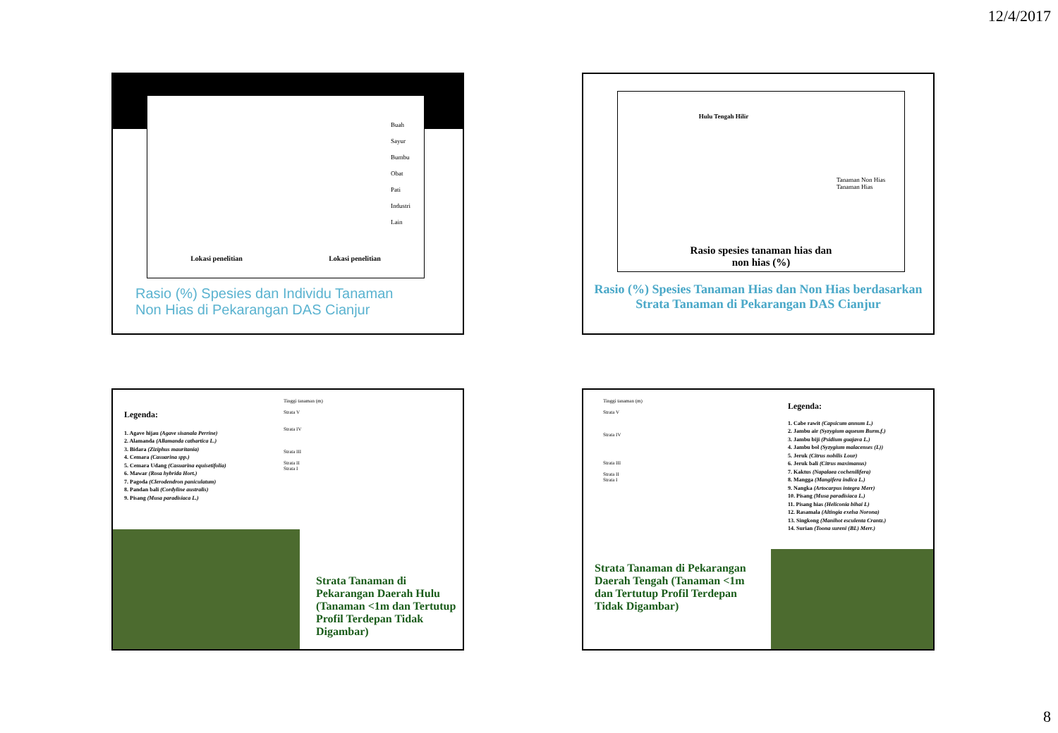12/4/2017
Lokasi penelitian Lokasi penelitian
Buah
Sayur
Bumbu
Obat
Pati
Industri
Lain
Rasio (%) Spesies dan Individu Tanaman
Non Hias di Pekarangan DAS Cianjur
Hulu Tengah Hilir
Tanaman Non Hias
Tanaman Hias
Rasio spesies tanaman hias dan
non hias (%)
Rasio (%) Spesies Tanaman Hias dan Non Hias berdasarkan Strata Tanaman di Pekarangan DAS Cianjur
Legenda:
1. Agave hijau (Agave sisanala Perrine)
2. Alamanda (Allamanda cathartica L.)
3. Bidara (Ziziphus mauritania)
4. Cemara (Casuarina spp.)
5. Cemara Udang (Casuarina equisetifolia)
6. Mawar (Rosa hybrida Hort.)
7. Pagoda (Clerodendron paniculatum)
8. Pandan bali (Cordyline australis)
9. Pisang (Musa paradisiaca L.)
Tinggi tanaman (m)
Strata V
Strata IV
Strata III
Strata II
Strata I
Strata Tanaman di Pekarangan Daerah Hulu (Tanaman <1m dan Tertutup Profil Terdepan Tidak Digambar)
Tinggi tanaman (m)
Strata V
Strata IV
Strata III
Strata II
Strata I
Legenda:
1. Cabe rawit (Capsicum annum L.)
2. Jambu air (Syzygium aqueum Burm.f.)
3. Jambu biji (Psidium guajava L.)
4. Jambu bol (Syzygium malacenses (L))
5. Jeruk (Citrus nobilis Lour)
6. Jeruk bali (Citrus maximanus)
7. Kaktus (Napalaea cochenilifera)
8. Mangga (Mangifera indica L.)
9. Nangka (Artocarpus integra Merr)
10. Pisang (Musa paradisiaca L.)
11. Pisang hias (Heliconia bihai L)
12. Rasamala (Altingia exelsa Norona)
13. Singkong (Manihot esculenta Crantz.)
14. Surian (Toona sureni (BL) Merr.)
Strata Tanaman di Pekarangan Daerah Tengah (Tanaman <1m dan Tertutup Profil Terdepan Tidak Digambar)
8